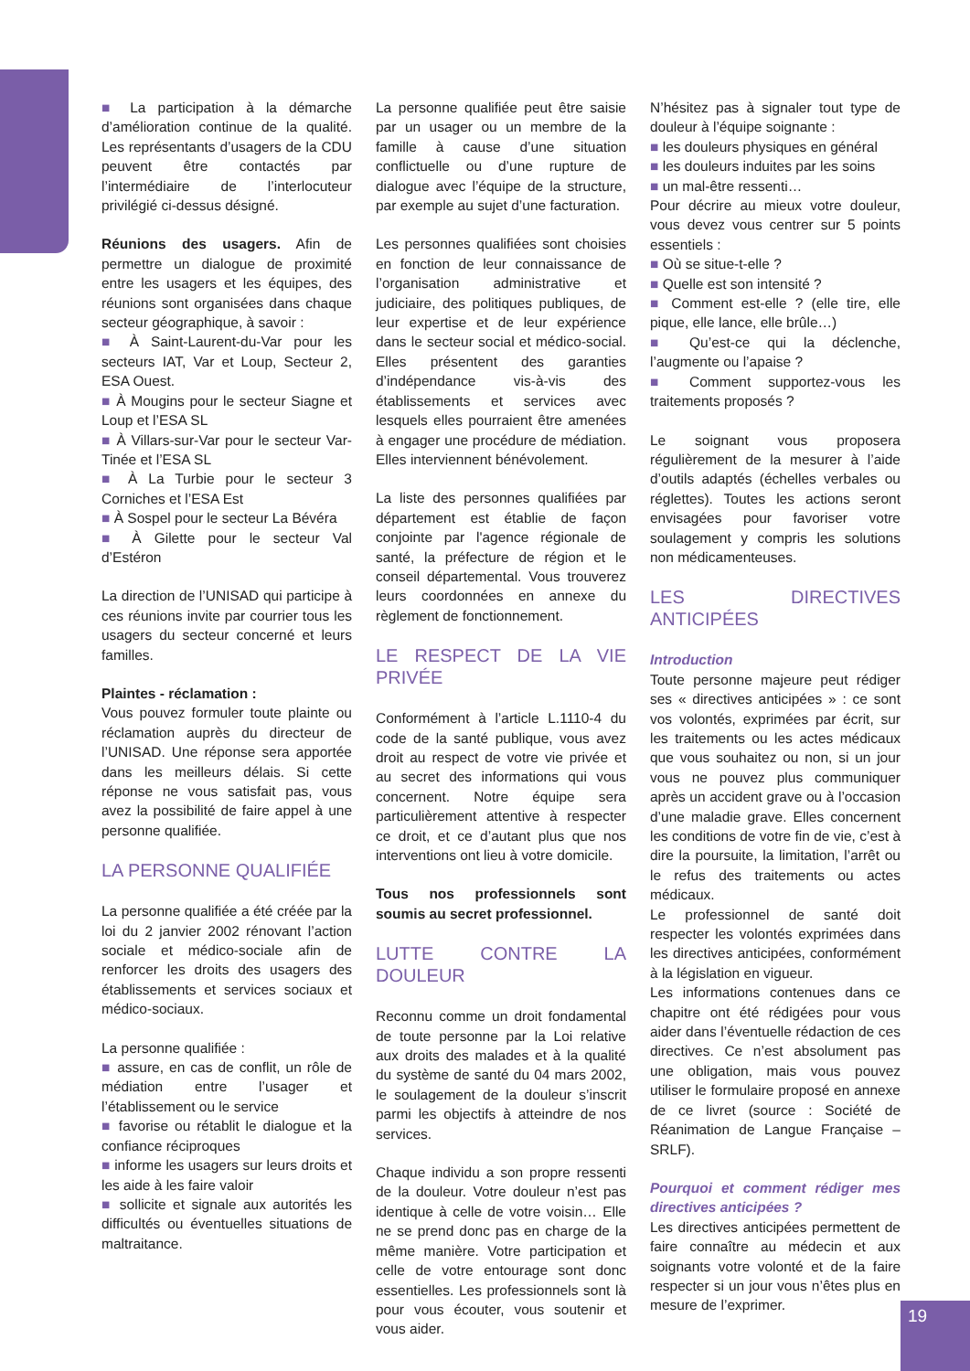■ La participation à la démarche d’amélioration continue de la qualité. Les représentants d’usagers de la CDU peuvent être contactés par l’intermédiaire de l’interlocuteur privilégié ci-dessus désigné.
Réunions des usagers. Afin de permettre un dialogue de proximité entre les usagers et les équipes, des réunions sont organisées dans chaque secteur géographique, à savoir :
■ À Saint-Laurent-du-Var pour les secteurs IAT, Var et Loup, Secteur 2, ESA Ouest.
■ À Mougins pour le secteur Siagne et Loup et l’ESA SL
■ À Villars-sur-Var pour le secteur Var-Tinée et l’ESA SL
■ À La Turbie pour le secteur 3 Corniches et l’ESA Est
■ À Sospel pour le secteur La Bévéra
■ À Gilette pour le secteur Val d’Estéron
La direction de l’UNISAD qui participe à ces réunions invite par courrier tous les usagers du secteur concerné et leurs familles.
Plaintes - réclamation :
Vous pouvez formuler toute plainte ou réclamation auprès du directeur de l’UNISAD. Une réponse sera apportée dans les meilleurs délais. Si cette réponse ne vous satisfait pas, vous avez la possibilité de faire appel à une personne qualifiée.
LA PERSONNE QUALIFIÉE
La personne qualifiée a été créée par la loi du 2 janvier 2002 rénovant l’action sociale et médico-sociale afin de renforcer les droits des usagers des établissements et services sociaux et médico-sociaux.
La personne qualifiée :
■ assure, en cas de conflit, un rôle de médiation entre l’usager et l’établissement ou le service
■ favorise ou rétablit le dialogue et la confiance réciproques
■ informe les usagers sur leurs droits et les aide à les faire valoir
■ sollicite et signale aux autorités les difficultés ou éventuelles situations de maltraitance.
La personne qualifiée peut être saisie par un usager ou un membre de la famille à cause d’une situation conflictuelle ou d’une rupture de dialogue avec l’équipe de la structure, par exemple au sujet d’une facturation.
Les personnes qualifiées sont choisies en fonction de leur connaissance de l’organisation administrative et judiciaire, des politiques publiques, de leur expertise et de leur expérience dans le secteur social et médico-social. Elles présentent des garanties d’indépendance vis-à-vis des établissements et services avec lesquels elles pourraient être amenées à engager une procédure de médiation. Elles interviennent bénévolement.
La liste des personnes qualifiées par département est établie de façon conjointe par l'agence régionale de santé, la préfecture de région et le conseil départemental. Vous trouverez leurs coordonnées en annexe du règlement de fonctionnement.
LE RESPECT DE LA VIE PRIVÉE
Conformément à l’article L.1110-4 du code de la santé publique, vous avez droit au respect de votre vie privée et au secret des informations qui vous concernent. Notre équipe sera particulièrement attentive à respecter ce droit, et ce d’autant plus que nos interventions ont lieu à votre domicile.
Tous nos professionnels sont soumis au secret professionnel.
LUTTE CONTRE LA DOULEUR
Reconnu comme un droit fondamental de toute personne par la Loi relative aux droits des malades et à la qualité du système de santé du 04 mars 2002, le soulagement de la douleur s’inscrit parmi les objectifs à atteindre de nos services.
Chaque individu a son propre ressenti de la douleur. Votre douleur n’est pas identique à celle de votre voisin… Elle ne se prend donc pas en charge de la même manière. Votre participation et celle de votre entourage sont donc essentielles. Les professionnels sont là pour vous écouter, vous soutenir et vous aider.
N’hésitez pas à signaler tout type de douleur à l’équipe soignante :
■ les douleurs physiques en général
■ les douleurs induites par les soins
■ un mal-être ressenti…
Pour décrire au mieux votre douleur, vous devez vous centrer sur 5 points essentiels :
■ Où se situe-t-elle ?
■ Quelle est son intensité ?
■ Comment est-elle ? (elle tire, elle pique, elle lance, elle brûle…)
■ Qu’est-ce qui la déclenche, l’augmente ou l’apaise ?
■ Comment supportez-vous les traitements proposés ?
Le soignant vous proposera régulièrement de la mesurer à l’aide d’outils adaptés (échelles verbales ou réglettes). Toutes les actions seront envisagées pour favoriser votre soulagement y compris les solutions non médicamenteuses.
LES DIRECTIVES ANTICIPÉES
Introduction
Toute personne majeure peut rédiger ses « directives anticipées » : ce sont vos volontés, exprimées par écrit, sur les traitements ou les actes médicaux que vous souhaitez ou non, si un jour vous ne pouvez plus communiquer après un accident grave ou à l’occasion d’une maladie grave. Elles concernent les conditions de votre fin de vie, c’est à dire la poursuite, la limitation, l’arrêt ou le refus des traitements ou actes médicaux.
Le professionnel de santé doit respecter les volontés exprimées dans les directives anticipées, conformément à la législation en vigueur.
Les informations contenues dans ce chapitre ont été rédigées pour vous aider dans l’éventuelle rédaction de ces directives. Ce n’est absolument pas une obligation, mais vous pouvez utiliser le formulaire proposé en annexe de ce livret (source : Société de Réanimation de Langue Française – SRLF).
Pourquoi et comment rédiger mes directives anticipées ?
Les directives anticipées permettent de faire connaître au médecin et aux soignants votre volonté et de la faire respecter si un jour vous n’êtes plus en mesure de l’exprimer.
19